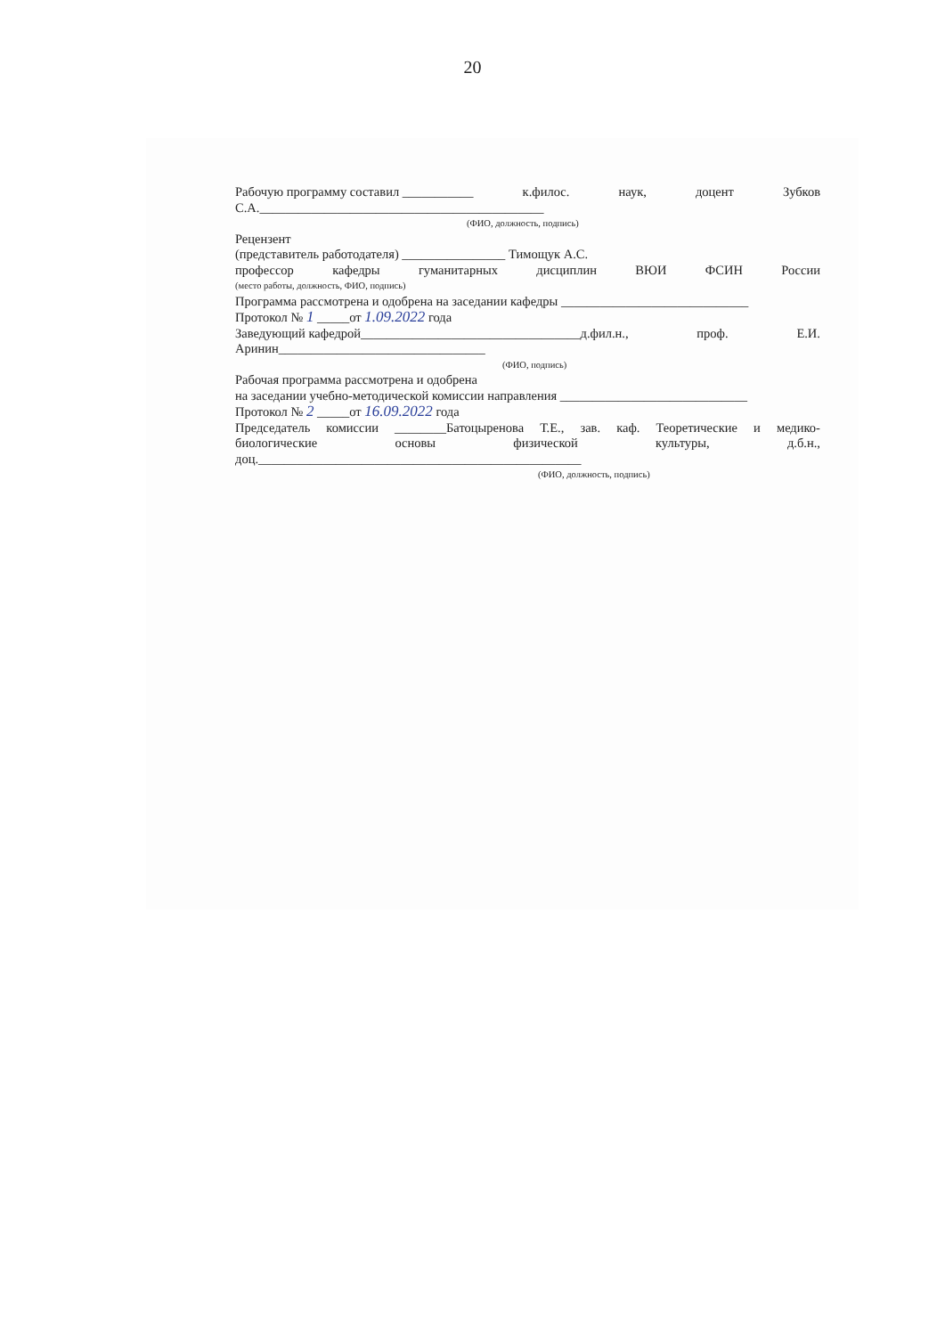20
Рабочую программу составил ___________ к.филос. наук, доцент Зубков
С.А.____________________________________________
(ФИО, должность, подпись)
Рецензент
(представитель работодателя) ________________ Тимощук А.С.
профессор кафедры гуманитарных дисциплин ВЮИ ФСИН России
(место работы, должность, ФИО, подпись)
Программа рассмотрена и одобрена на заседании кафедры _____________________________
Протокол № 1 _____от 1.09.2022 года
Заведующий кафедрой__________________________________д.фил.н., проф. Е.И.
Аринин________________________________
(ФИО, подпись)
Рабочая программа рассмотрена и одобрена
на заседании учебно-методической комиссии направления _____________________________
Протокол № 2 _____от 16.09.2022 года
Председатель комиссии ________Батоцыренова Т.Е., зав. каф. Теоретические и медико-
биологические основы физической культуры, д.б.н.,
доц.__________________________________________________
(ФИО, должность, подпись)